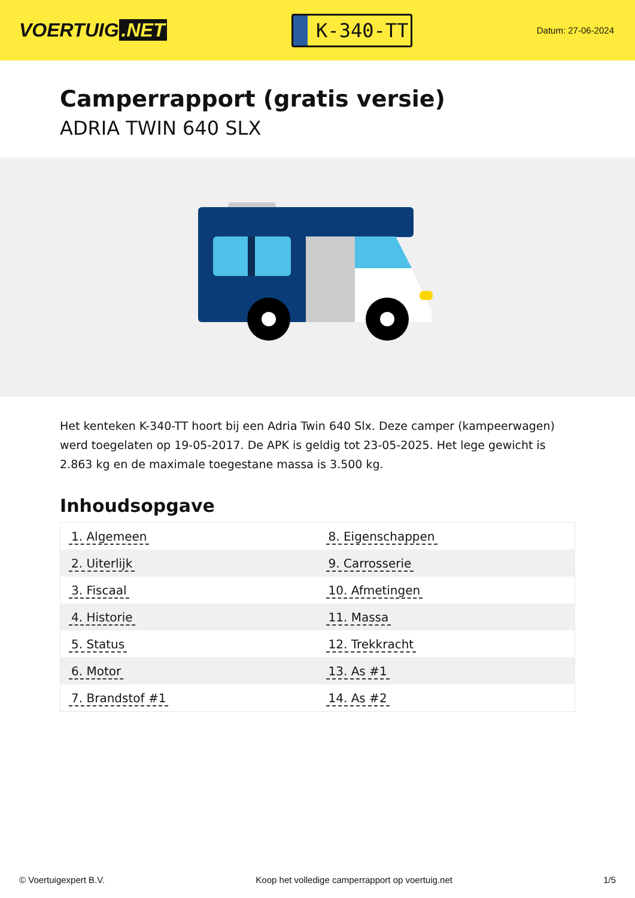VOERTUIG.NET
K-340-TT
Datum: 27-06-2024
Camperrapport (gratis versie)
ADRIA TWIN 640 SLX
Het kenteken K-340-TT hoort bij een Adria Twin 640 Slx. Deze camper (kampeerwagen) werd toegelaten op 19-05-2017. De APK is geldig tot 23-05-2025. Het lege gewicht is 2.863 kg en de maximale toegestane massa is 3.500 kg.
Inhoudsopgave
| 1. Algemeen | 8. Eigenschappen |
| 2. Uiterlijk | 9. Carrosserie |
| 3. Fiscaal | 10. Afmetingen |
| 4. Historie | 11. Massa |
| 5. Status | 12. Trekkracht |
| 6. Motor | 13. As #1 |
| 7. Brandstof #1 | 14. As #2 |
© Voertuigexpert B.V. Koop het volledige camperrapport op voertuig.net 1/5